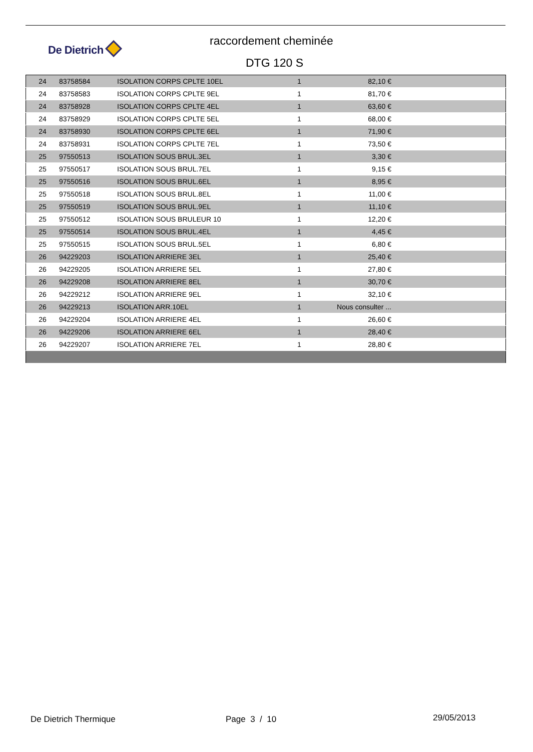De Dietrich
raccordement cheminée
DTG 120 S
| 24 | 83758584 | ISOLATION CORPS CPLTE 10EL | 1 | 82,10 € | |
| 24 | 83758583 | ISOLATION CORPS CPLTE 9EL | 1 | 81,70 € | |
| 24 | 83758928 | ISOLATION CORPS CPLTE 4EL | 1 | 63,60 € | |
| 24 | 83758929 | ISOLATION CORPS CPLTE 5EL | 1 | 68,00 € | |
| 24 | 83758930 | ISOLATION CORPS CPLTE 6EL | 1 | 71,90 € | |
| 24 | 83758931 | ISOLATION CORPS CPLTE 7EL | 1 | 73,50 € | |
| 25 | 97550513 | ISOLATION SOUS BRUL.3EL | 1 | 3,30 € | |
| 25 | 97550517 | ISOLATION SOUS BRUL.7EL | 1 | 9,15 € | |
| 25 | 97550516 | ISOLATION SOUS BRUL.6EL | 1 | 8,95 € | |
| 25 | 97550518 | ISOLATION SOUS BRUL.8EL | 1 | 11,00 € | |
| 25 | 97550519 | ISOLATION SOUS BRUL.9EL | 1 | 11,10 € | |
| 25 | 97550512 | ISOLATION SOUS BRULEUR 10 | 1 | 12,20 € | |
| 25 | 97550514 | ISOLATION SOUS BRUL.4EL | 1 | 4,45 € | |
| 25 | 97550515 | ISOLATION SOUS BRUL.5EL | 1 | 6,80 € | |
| 26 | 94229203 | ISOLATION ARRIERE 3EL | 1 | 25,40 € | |
| 26 | 94229205 | ISOLATION ARRIERE 5EL | 1 | 27,80 € | |
| 26 | 94229208 | ISOLATION ARRIERE 8EL | 1 | 30,70 € | |
| 26 | 94229212 | ISOLATION ARRIERE 9EL | 1 | 32,10 € | |
| 26 | 94229213 | ISOLATION ARR.10EL | 1 | Nous consulter ... | |
| 26 | 94229204 | ISOLATION ARRIERE 4EL | 1 | 26,60 € | |
| 26 | 94229206 | ISOLATION ARRIERE 6EL | 1 | 28,40 € | |
| 26 | 94229207 | ISOLATION ARRIERE 7EL | 1 | 28,80 € | |
De Dietrich Thermique Page 3 / 10 29/05/2013